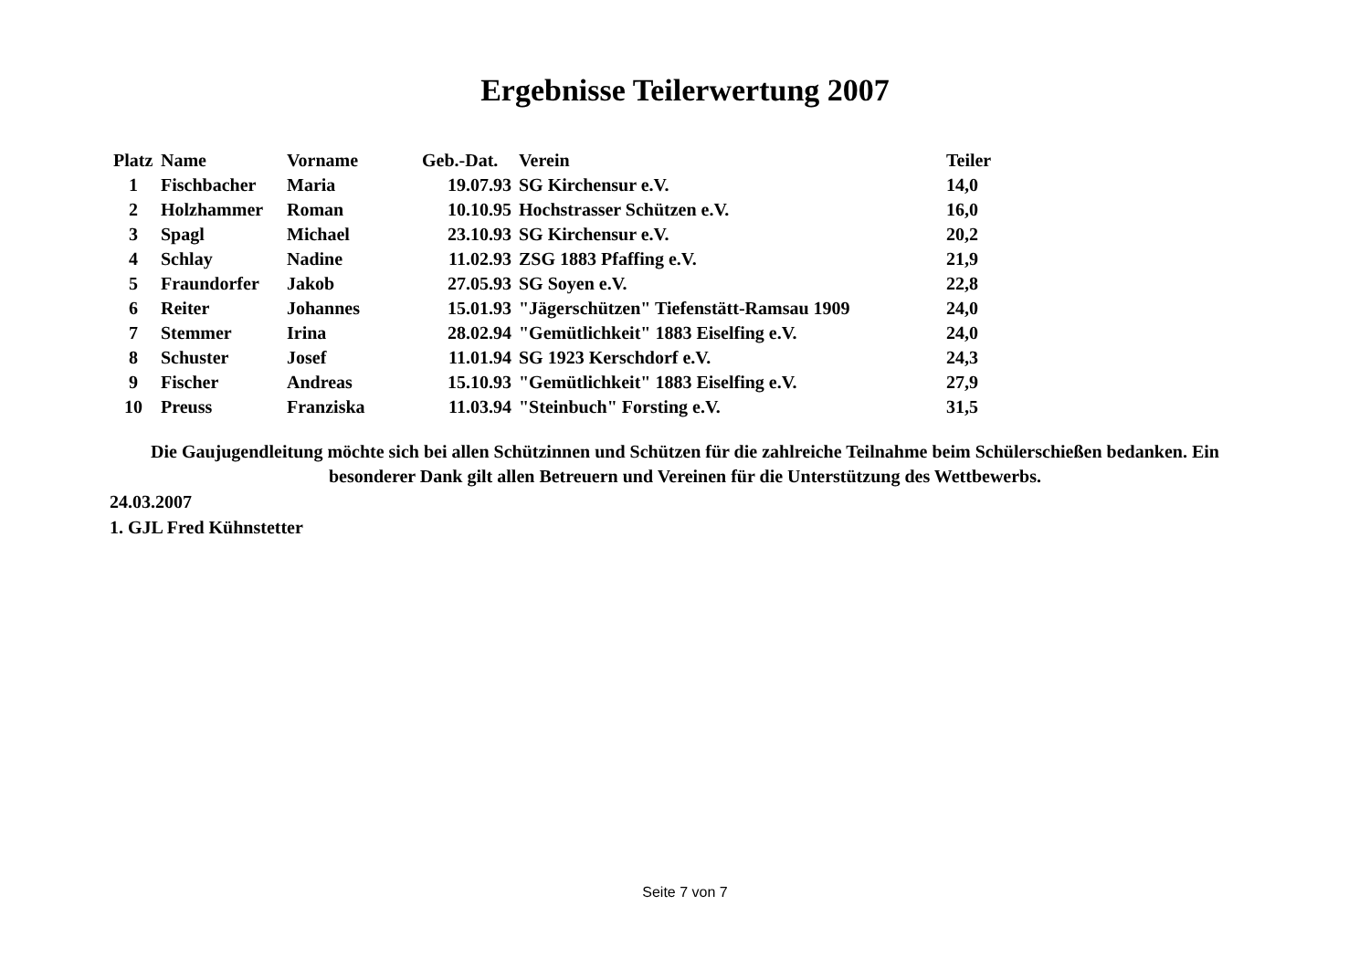Ergebnisse Teilerwertung 2007
| Platz | Name | Vorname | Geb.-Dat. | Verein | Teiler |
| --- | --- | --- | --- | --- | --- |
| 1 | Fischbacher | Maria | 19.07.93 | SG Kirchensur e.V. | 14,0 |
| 2 | Holzhammer | Roman | 10.10.95 | Hochstrasser Schützen e.V. | 16,0 |
| 3 | Spagl | Michael | 23.10.93 | SG Kirchensur e.V. | 20,2 |
| 4 | Schlay | Nadine | 11.02.93 | ZSG 1883 Pfaffing e.V. | 21,9 |
| 5 | Fraundorfer | Jakob | 27.05.93 | SG Soyen e.V. | 22,8 |
| 6 | Reiter | Johannes | 15.01.93 | "Jägerschützen" Tiefenstätt-Ramsau 1909 | 24,0 |
| 7 | Stemmer | Irina | 28.02.94 | "Gemütlichkeit" 1883 Eiselfing e.V. | 24,0 |
| 8 | Schuster | Josef | 11.01.94 | SG 1923 Kerschdorf e.V. | 24,3 |
| 9 | Fischer | Andreas | 15.10.93 | "Gemütlichkeit" 1883 Eiselfing e.V. | 27,9 |
| 10 | Preuss | Franziska | 11.03.94 | "Steinbuch" Forsting e.V. | 31,5 |
Die Gaujugendleitung möchte sich bei allen Schützinnen und Schützen für die zahlreiche Teilnahme beim Schülerschießen bedanken. Ein besonderer Dank gilt allen Betreuern und Vereinen für die Unterstützung des Wettbewerbs.
24.03.2007
1. GJL Fred Kühnstetter
Seite 7 von 7